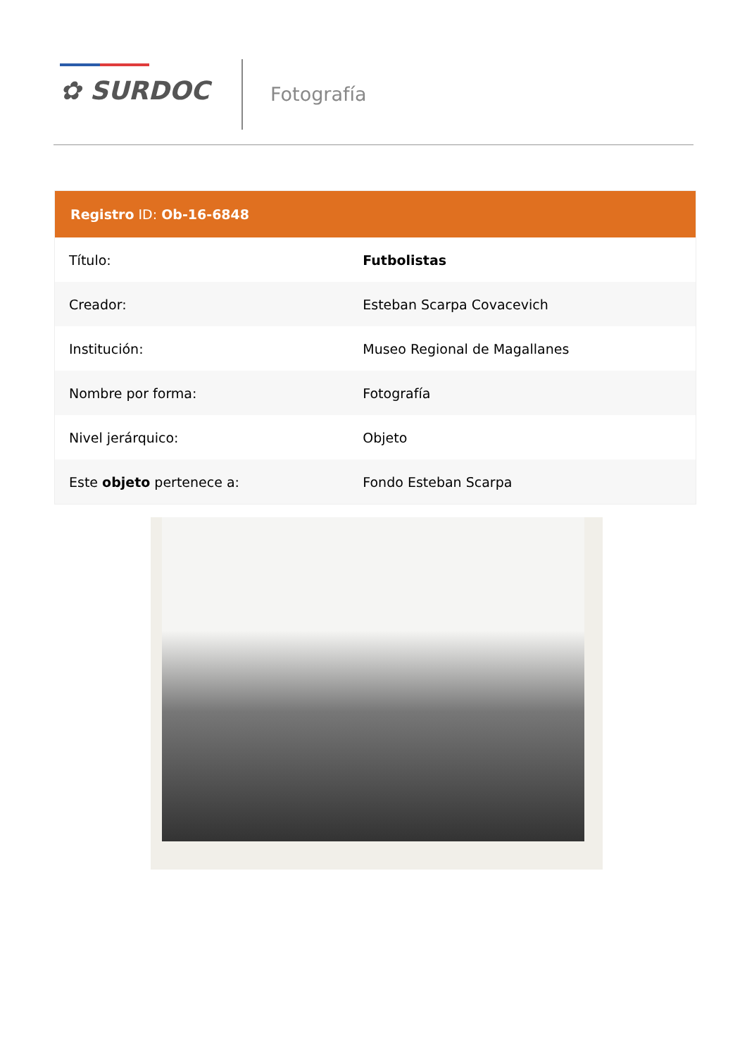✿ SURDOC Fotografía
| Registro ID: Ob-16-6848 | |
| --- | --- |
| Título: | Futbolistas |
| Creador: | Esteban Scarpa Covacevich |
| Institución: | Museo Regional de Magallanes |
| Nombre por forma: | Fotografía |
| Nivel jerárquico: | Objeto |
| Este objeto pertenece a: | Fondo Esteban Scarpa |